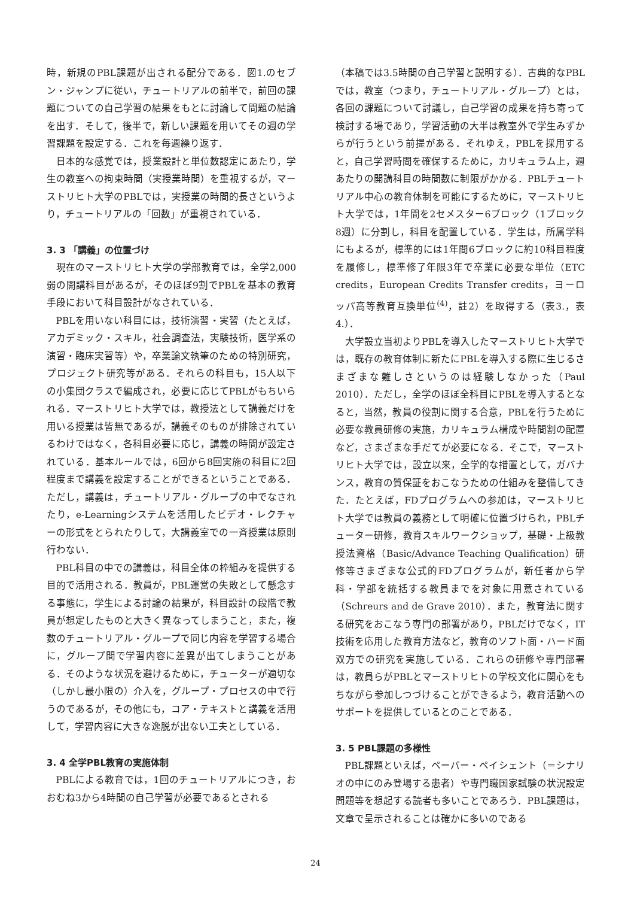時，新規のPBL課題が出される配分である．図1.のセブン・ジャンプに従い，チュートリアルの前半で，前回の課題についての自己学習の結果をもとに討論して問題の結論を出す．そして，後半で，新しい課題を用いてその週の学習課題を設定する．これを毎週繰り返す．
日本的な感覚では，授業設計と単位数認定にあたり，学生の教室への拘束時間（実授業時間）を重視するが，マーストリヒト大学のPBLでは，実授業の時間的長さというより，チュートリアルの「回数」が重視されている．
3. 3 「講義」の位置づけ
現在のマーストリヒト大学の学部教育では，全学2,000弱の開講科目があるが，そのほぼ9割でPBLを基本の教育手段において科目設計がなされている．
PBLを用いない科目には，技術演習・実習（たとえば，アカデミック・スキル，社会調査法，実験技術，医学系の演習・臨床実習等）や，卒業論文執筆のための特別研究，プロジェクト研究等がある．それらの科目も，15人以下の小集団クラスで編成され，必要に応じてPBLがもちいられる．マーストリヒト大学では，教授法として講義だけを用いる授業は皆無であるが，講義そのものが排除されているわけではなく，各科目必要に応じ，講義の時間が設定されている．基本ルールでは，6回から8回実施の科目に2回程度まで講義を設定することができるということである．ただし，講義は，チュートリアル・グループの中でなされたり，e-Learningシステムを活用したビデオ・レクチャーの形式をとられたりして，大講義室での一斉授業は原則行わない．
PBL科目の中での講義は，科目全体の枠組みを提供する目的で活用される．教員が，PBL運営の失敗として懸念する事態に，学生による討論の結果が，科目設計の段階で教員が想定したものと大きく異なってしまうこと，また，複数のチュートリアル・グループで同じ内容を学習する場合に，グループ間で学習内容に差異が出てしまうことがある．そのような状況を避けるために，チューターが適切な（しかし最小限の）介入を，グループ・プロセスの中で行うのであるが，その他にも，コア・テキストと講義を活用して，学習内容に大きな逸脱が出ない工夫としている．
3. 4 全学PBL教育の実施体制
PBLによる教育では，1回のチュートリアルにつき，おおむね3から4時間の自己学習が必要であるとされる
（本稿では3.5時間の自己学習と説明する）．古典的なPBLでは，教室（つまり，チュートリアル・グループ）とは，各回の課題について討議し，自己学習の成果を持ち寄って検討する場であり，学習活動の大半は教室外で学生みずからが行うという前提がある．それゆえ，PBLを採用すると，自己学習時間を確保するために，カリキュラム上，週あたりの開講科目の時間数に制限がかかる．PBLチュートリアル中心の教育体制を可能にするために，マーストリヒト大学では，1年間を2セメスター6ブロック（1ブロック8週）に分割し，科目を配置している．学生は，所属学科にもよるが，標準的には1年間6ブロックに約10科目程度を履修し，標準修了年限3年で卒業に必要な単位（ETC credits，European Credits Transfer credits，ヨーロッパ高等教育互換単位<sup>(4)</sup>，註2）を取得する（表3.，表4.）．
大学設立当初よりPBLを導入したマーストリヒト大学では，既存の教育体制に新たにPBLを導入する際に生じるさまざまな難しさというのは経験しなかった（Paul 2010）．ただし，全学のほぼ全科目にPBLを導入するとなると，当然，教員の役割に関する合意，PBLを行うために必要な教員研修の実施，カリキュラム構成や時間割の配置など，さまざまな手だてが必要になる．そこで，マーストリヒト大学では，設立以来，全学的な措置として，ガバナンス，教育の質保証をおこなうための仕組みを整備してきた．たとえば，FDプログラムへの参加は，マーストリヒト大学では教員の義務として明確に位置づけられ，PBLチューター研修，教育スキルワークショップ，基礎・上級教授法資格（Basic/Advance Teaching Qualification）研修等さまざまな公式的FDプログラムが，新任者から学科・学部を統括する教員までを対象に用意されている（Schreurs and de Grave 2010）．また，教育法に関する研究をおこなう専門の部署があり，PBLだけでなく，IT技術を応用した教育方法など，教育のソフト面・ハード面双方での研究を実施している．これらの研修や専門部署は，教員らがPBLとマーストリヒトの学校文化に関心をもちながら参加しつづけることができるよう，教育活動へのサポートを提供しているとのことである．
3. 5 PBL課題の多様性
PBL課題といえば，ペーパー・ペイシェント（＝シナリオの中にのみ登場する患者）や専門職国家試験の状況設定問題等を想起する読者も多いことであろう．PBL課題は，文章で呈示されることは確かに多いのである
24